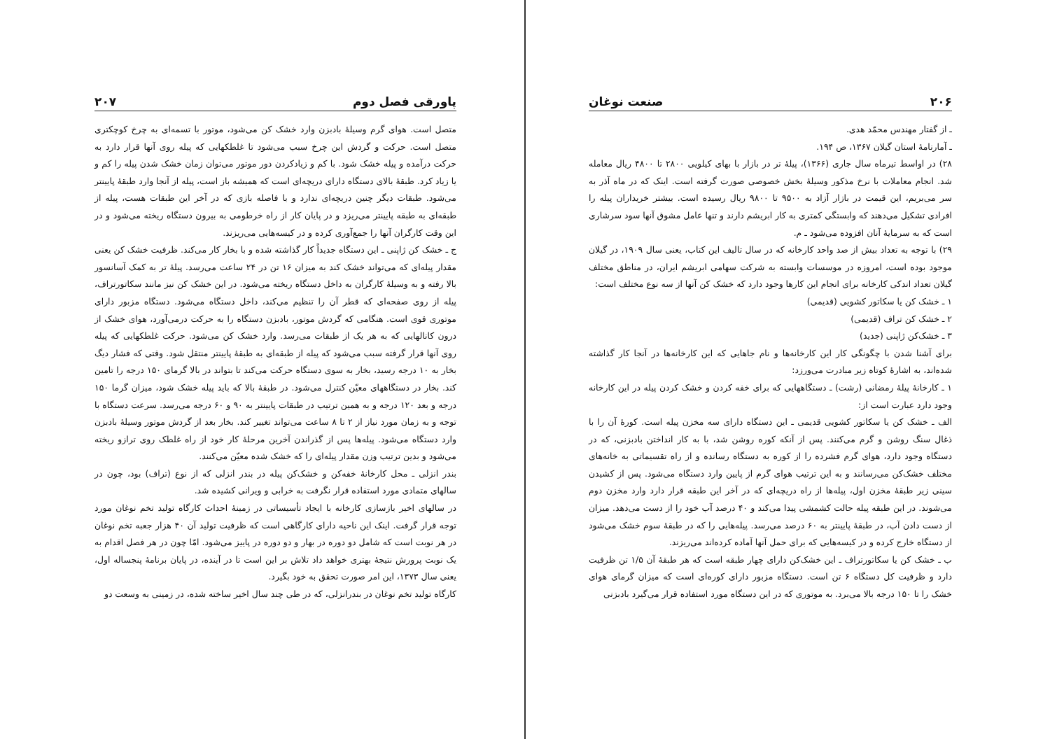۲۰۶ صنعت نوغان
ـ از گفتار مهندس محمّد هدی.
ـ آمارنامهٔ استان گیلان ۱۳۶۷، ص ۱۹۴.
۲۸) در اواسط تیرماه سال جاری (۱۳۶۶)، پیلهٔ تر در بازار با بهای کیلویی ۲۸۰۰ تا ۴۸۰۰ ریال معامله شد. انجام معاملات با نرخ مذکور وسیلهٔ بخش خصوصی صورت گرفته است. اینک که در ماه آذر به سر می‌بریم، این قیمت در بازار آزاد به ۹۵۰۰ تا ۹۸۰۰ ریال رسیده است. بیشتر خریداران پیله را افرادی تشکیل می‌دهند که وابستگی کمتری به کار ابریشم دارند و تنها عامل مشوق آنها سود سرشاری است که به سرمایهٔ آنان افزوده می‌شود ـ م.
۲۹) با توجه به تعداد بیش از صد واحد کارخانه که در سال تالیف این کتاب، یعنی سال ۱۹۰۹، در گیلان موجود بوده است، امروزه در موسسات وابسته به شرکت سهامی ابریشم ایران، در مناطق مختلف گیلان تعداد اندکی کارخانه برای انجام این کارها وجود دارد که خشک کن آنها از سه نوع مختلف است:
۱ ـ خشک کن یا سکاتور کشویی (قدیمی)
۲ ـ خشک کن تراف (قدیمی)
۳ ـ خشک‌کن ژاپنی (جدید)
برای آشنا شدن با چگونگی کار این کارخانه‌ها و نام جاهایی که این کارخانه‌ها در آنجا کار گذاشته شده‌اند، به اشارهٔ کوتاه زیر مبادرت می‌ورزد:
۱ ـ کارخانهٔ پیلهٔ رمضانی (رشت) ـ دستگاههایی که برای خفه کردن و خشک کردن پیله در این کارخانه وجود دارد عبارت است از:
الف ـ خشک کن یا سکاتور کشویی قدیمی ـ این دستگاه دارای سه مخزن پیله است. کورهٔ آن را با ذغال سنگ روشن و گرم می‌کنند. پس از آنکه کوره روشن شد، با به کار انداختن بادبزنی، که در دستگاه وجود دارد، هوای گرم فشرده را از کوره به دستگاه رسانده و از راه تقسیماتی به خانه‌های مختلف خشک‌کن می‌رسانند و به این ترتیب هوای گرم از پایین وارد دستگاه می‌شود. پس از کشیدن سینی زیر طبقهٔ مخزن اول، پیله‌ها از راه دریچه‌ای که در آخر این طبقه قرار دارد وارد مخزن دوم می‌شوند. در این طبقه پیله حالت کشمشی پیدا می‌کند و ۴۰ درصد آب خود را از دست می‌دهد. میزان از دست دادن آب، در طبقهٔ پایینتر به ۶۰ درصد می‌رسد. پیله‌هایی را که در طبقهٔ سوم خشک می‌شود از دستگاه خارج کرده و در کیسه‌هایی که برای حمل آنها آماده کرده‌اند می‌ریزند.
ب ـ خشک کن یا سکاتورتراف ـ این خشک‌کن دارای چهار طبقه است که هر طبقهٔ آن ۱/۵ تن ظرفیت دارد و ظرفیت کل دستگاه ۶ تن است. دستگاه مزبور دارای کوره‌ای است که میزان گرمای هوای خشک را تا ۱۵۰ درجه بالا می‌برد. به موتوری که در این دستگاه مورد استفاده قرار می‌گیرد بادبزنی
پاورقی فصل دوم ۲۰۷
متصل است. هوای گرم وسیلهٔ بادبزن وارد خشک کن می‌شود، موتور با تسمه‌ای به چرخ کوچکتری متصل است. حرکت و گردش این چرخ سبب می‌شود تا غلطکهایی که پیله روی آنها قرار دارد به حرکت درآمده و پیله خشک شود. با کم و زیادکردن دور موتور می‌توان زمان خشک شدن پیله را کم و یا زیاد کرد. طبقهٔ بالای دستگاه دارای دریچه‌ای است که همیشه باز است، پیله از آنجا وارد طبقهٔ پایینتر می‌شود. طبقات دیگر چنین دریچه‌ای ندارد و با فاصله بازی که در آخر این طبقات هست، پیله از طبقه‌ای به طبقه پایینتر می‌ریزد و در پایان کار از راه خرطومی به بیرون دستگاه ریخته می‌شود و در این وقت کارگران آنها را جمع‌آوری کرده و در کیسه‌هایی می‌ریزند.
ج ـ خشک کن ژاپنی ـ این دستگاه جدیداً کار گذاشته شده و با بخار کار می‌کند. ظرفیت خشک کن یعنی مقدار پیله‌ای که می‌تواند خشک کند به میزان ۱۶ تن در ۲۴ ساعت می‌رسد. پیلهٔ تر به کمک آسانسور بالا رفته و به وسیلهٔ کارگران به داخل دستگاه ریخته می‌شود. در این خشک کن نیز مانند سکاتورتراف، پیله از روی صفحه‌ای که قطر آن را تنظیم می‌کند، داخل دستگاه می‌شود. دستگاه مزبور دارای موتوری قوی است. هنگامی که گردش موتور، بادبزن دستگاه را به حرکت درمی‌آورد، هوای خشک از درون کانالهایی که به هر یک از طبقات می‌رسد. وارد خشک کن می‌شود. حرکت غلطکهایی که پیله روی آنها قرار گرفته سبب می‌شود که پیله از طبقه‌ای به طبقهٔ پایینتر منتقل شود. وقتی که فشار دیگ بخار به ۱۰ درجه رسید، بخار به سوی دستگاه حرکت می‌کند تا بتواند در بالا گرمای ۱۵۰ درجه را تامین کند. بخار در دستگاههای معیّن کنترل می‌شود. در طبقهٔ بالا که باید پیله خشک شود، میزان گرما ۱۵۰ درجه و بعد ۱۲۰ درجه و به همین ترتیب در طبقات پایینتر به ۹۰ و ۶۰ درجه می‌رسد. سرعت دستگاه با توجه و به زمان مورد نیاز از ۲ تا ۸ ساعت می‌تواند تغییر کند. بخار بعد از گردش موتور وسیلهٔ بادبزن وارد دستگاه می‌شود. پیله‌ها پس از گذراندن آخرین مرحلهٔ کار خود از راه غلطک روی ترازو ریخته می‌شود و بدین ترتیب وزن مقدار پیله‌ای را که خشک شده معیّن می‌کنند.
بندر انزلی ـ محل کارخانهٔ خفه‌کن و خشک‌کن پیله در بندر انزلی که از نوع (تراف) بود، چون در سالهای متمادی مورد استفاده قرار نگرفت به خرابی و ویرانی کشیده شد.
در سالهای اخیر بازسازی کارخانه با ایجاد تأسیساتی در زمینهٔ احداث کارگاه تولید تخم نوغان مورد توجه قرار گرفت. اینک این ناحیه دارای کارگاهی است که ظرفیت تولید آن ۴۰ هزار جعبه تخم نوغان در هر نوبت است که شامل دو دوره در بهار و دو دوره در پاییز می‌شود. امّا چون در هر فصل اقدام به یک نوبت پرورش نتیجهٔ بهتری خواهد داد تلاش بر این است تا در آینده، در پایان برنامهٔ پنجساله اول، یعنی سال ۱۳۷۳، این امر صورت تحقق به خود بگیرد.
کارگاه تولید تخم نوغان در بندرانزلی، که در طی چند سال اخیر ساخته شده، در زمینی به وسعت دو